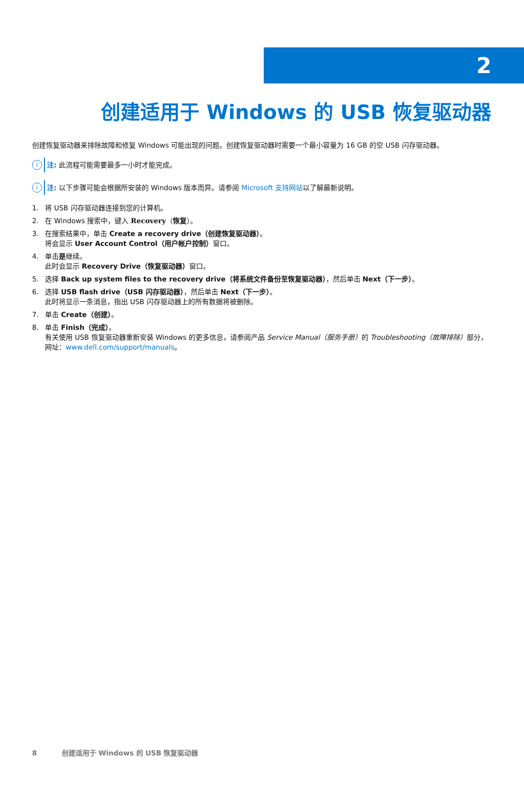2
创建适用于 Windows 的 USB 恢复驱动器
创建恢复驱动器来排除故障和修复 Windows 可能出现的问题。创建恢复驱动器时需要一个最小容量为 16 GB 的空 USB 闪存驱动器。
i
注: 此流程可能需要最多一小时才能完成。
i
注: 以下步骤可能会根据所安装的 Windows 版本而异。请参阅 Microsoft 支持网站以了解最新说明。
1. 将 USB 闪存驱动器连接到您的计算机。
2. 在 Windows 搜索中，键入 Recovery（恢复）。
3. 在搜索结果中，单击 Create a recovery drive（创建恢复驱动器）。
将会显示 User Account Control（用户帐户控制）窗口。
4. 单击是继续。
此时会显示 Recovery Drive（恢复驱动器）窗口。
5. 选择 Back up system files to the recovery drive（将系统文件备份至恢复驱动器），然后单击 Next（下一步）。
6. 选择 USB flash drive（USB 闪存驱动器），然后单击 Next（下一步）。
此时将显示一条消息，指出 USB 闪存驱动器上的所有数据将被删除。
7. 单击 Create（创建）。
8. 单击 Finish（完成）。
有关使用 USB 恢复驱动器重新安装 Windows 的更多信息，请参阅产品 Service Manual（服务手册）的 Troubleshooting（故障排除）部分，网址：www.dell.com/support/manuals。
8 创建适用于 Windows 的 USB 恢复驱动器